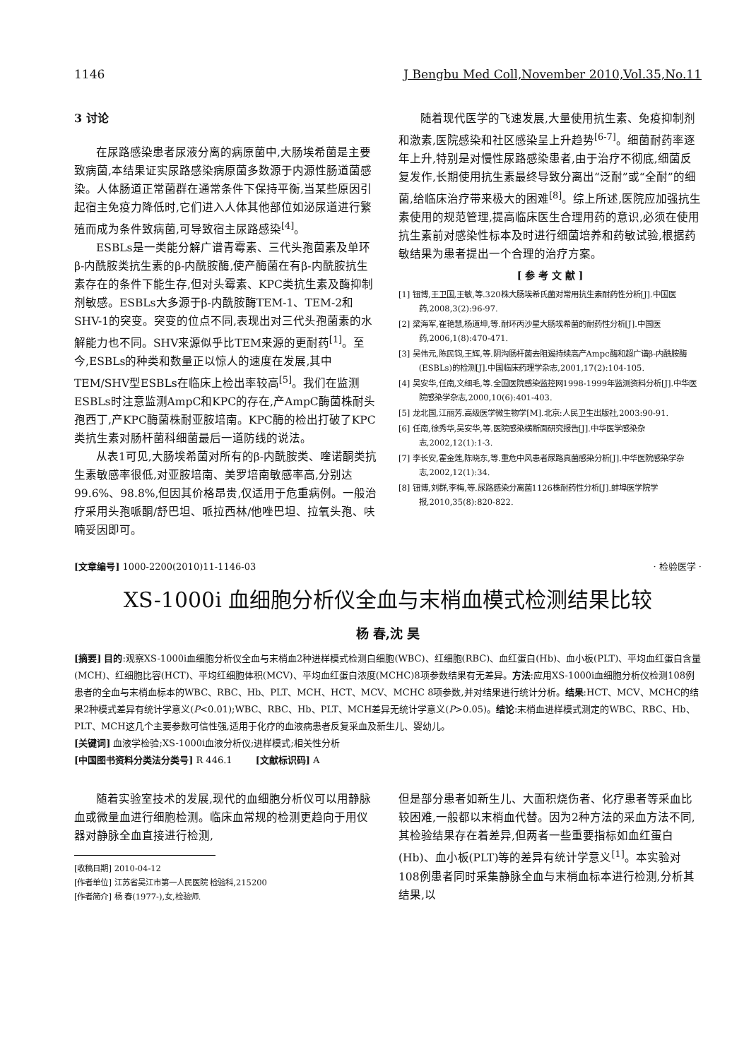1146 J Bengbu Med Coll,November 2010,Vol.35,No.11
3 讨论
在尿路感染患者尿液分离的病原菌中,大肠埃希菌是主要致病菌,本结果证实尿路感染病原菌多数源于内源性肠道菌感染。人体肠道正常菌群在通常条件下保持平衡,当某些原因引起宿主免疫力降低时,它们进入人体其他部位如泌尿道进行繁殖而成为条件致病菌,可导致宿主尿路感染<sup>[4]</sup>。
ESBLs是一类能分解广谱青霉素、三代头孢菌素及单环β-内酰胺类抗生素的β-内酰胺酶,使产酶菌在有β-内酰胺抗生素存在的条件下能生存,但对头霉素、KPC类抗生素及酶抑制剂敏感。ESBLs大多源于β-内酰胺酶TEM-1、TEM-2和SHV-1的突变。突变的位点不同,表现出对三代头孢菌素的水解能力也不同。SHV来源似乎比TEM来源的更耐药<sup>[1]</sup>。至今,ESBLs的种类和数量正以惊人的速度在发展,其中TEM/SHV型ESBLs在临床上检出率较高<sup>[5]</sup>。我们在监测ESBLs时注意监测AmpC和KPC的存在,产AmpC酶菌株耐头孢西丁,产KPC酶菌株耐亚胺培南。KPC酶的检出打破了KPC类抗生素对肠杆菌科细菌最后一道防线的说法。
从表1可见,大肠埃希菌对所有的β-内酰胺类、喹诺酮类抗生素敏感率很低,对亚胺培南、美罗培南敏感率高,分别达99.6%、98.8%,但因其价格昂贵,仅适用于危重病例。一般治疗采用头孢哌酮/舒巴坦、哌拉西林/他唑巴坦、拉氧头孢、呋喃妥因即可。
随着现代医学的飞速发展,大量使用抗生素、免疫抑制剂和激素,医院感染和社区感染呈上升趋势<sup>[6-7]</sup>。细菌耐药率逐年上升,特别是对慢性尿路感染患者,由于治疗不彻底,细菌反复发作,长期使用抗生素最终导致分离出“泛耐”或“全耐”的细菌,给临床治疗带来极大的困难<sup>[8]</sup>。综上所述,医院应加强抗生素使用的规范管理,提高临床医生合理用药的意识,必须在使用抗生素前对感染性标本及时进行细菌培养和药敏试验,根据药敏结果为患者提出一个合理的治疗方案。
[ 参 考 文 献 ]
[1] 钮博,王卫国,王敏,等.320株大肠埃希氏菌对常用抗生素耐药性分析[J].中国医药,2008,3(2):96-97.
[2] 梁海军,崔艳慧,杨道坤,等.耐环丙沙星大肠埃希菌的耐药性分析[J].中国医药,2006,1(8):470-471.
[3] 吴伟元,陈民钧,王辉,等.阴沟肠杆菌去阻遏持续高产Ampc酶和超广谱β-内酰胺酶(ESBLs)的检测[J].中国临床药理学杂志,2001,17(2):104-105.
[4] 吴安华,任南,文细毛,等.全国医院感染监控网1998-1999年监测资料分析[J].中华医院感染学杂志,2000,10(6):401-403.
[5] 龙北国,江丽芳.高级医学微生物学[M].北京:人民卫生出版社,2003:90-91.
[6] 任南,徐秀华,吴安华,等.医院感染横断面研究报告[J].中华医学感染杂志,2002,12(1):1-3.
[7] 李长安,霍金莲,陈晓东,等.重危中风患者尿路真菌感染分析[J].中华医院感染学杂志,2002,12(1):34.
[8] 钮博,刘群,李梅,等.尿路感染分离菌1126株耐药性分析[J].蚌埠医学院学报,2010,35(8):820-822.
[文章编号] 1000-2200(2010)11-1146-03 · 检验医学 ·
XS-1000i 血细胞分析仪全血与末梢血模式检测结果比较
杨 春,沈 昊
[摘要] 目的:观察XS-1000i血细胞分析仪全血与末梢血2种进样模式检测白细胞(WBC)、红细胞(RBC)、血红蛋白(Hb)、血小板(PLT)、平均血红蛋白含量(MCH)、红细胞比容(HCT)、平均红细胞体积(MCV)、平均血红蛋白浓度(MCHC)8项参数结果有无差异。方法:应用XS-1000i血细胞分析仪检测108例患者的全血与末梢血标本的WBC、RBC、Hb、PLT、MCH、HCT、MCV、MCHC 8项参数,并对结果进行统计分析。结果:HCT、MCV、MCHC的结果2种模式差异有统计学意义(P<0.01);WBC、RBC、Hb、PLT、MCH差异无统计学意义(P>0.05)。结论:末梢血进样模式测定的WBC、RBC、Hb、PLT、MCH这几个主要参数可信性强,适用于化疗的血液病患者反复采血及新生儿、婴幼儿。
[关键词] 血液学检验;XS-1000i血液分析仪;进样模式;相关性分析
[中国图书资料分类法分类号] R 446.1 [文献标识码] A
随着实验室技术的发展,现代的血细胞分析仪可以用静脉血或微量血进行细胞检测。临床血常规的检测更趋向于用仪器对静脉全血直接进行检测,
[收稿日期] 2010-04-12
[作者单位] 江苏省吴江市第一人民医院 检验科,215200
[作者简介] 杨 春(1977-),女,检验师.
但是部分患者如新生儿、大面积烧伤者、化疗患者等采血比较困难,一般都以末梢血代替。因为2种方法的采血方法不同,其检验结果存在着差异,但两者一些重要指标如血红蛋白(Hb)、血小板(PLT)等的差异有统计学意义<sup>[1]</sup>。本实验对108例患者同时采集静脉全血与末梢血标本进行检测,分析其结果,以